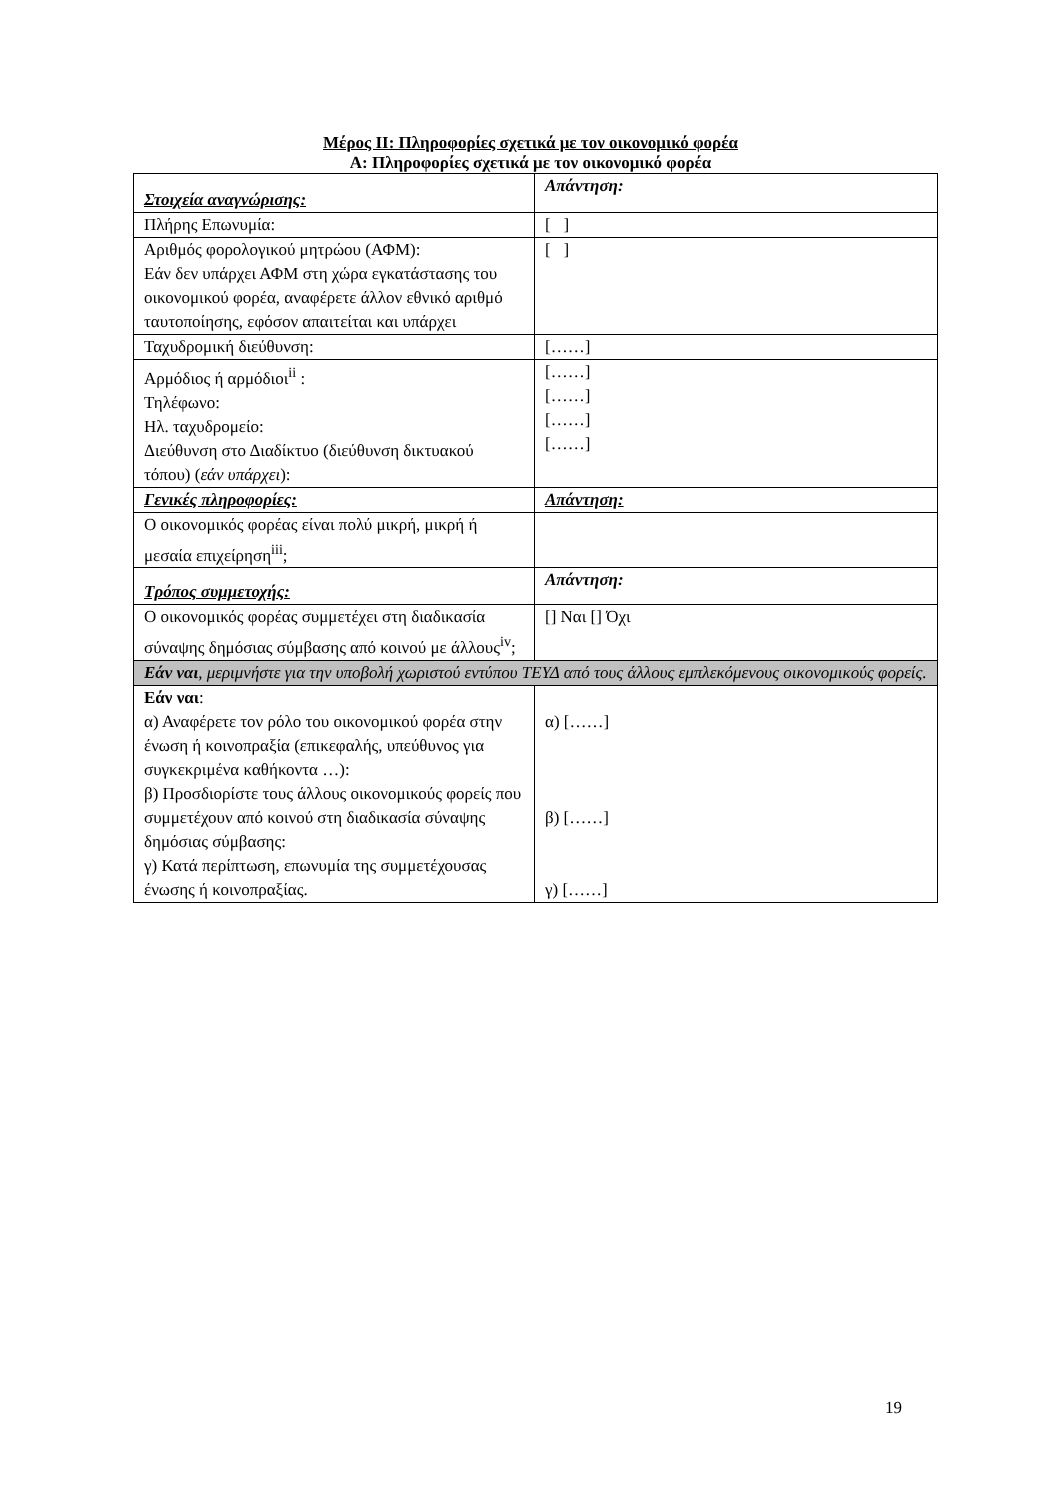Μέρος ΙΙ: Πληροφορίες σχετικά με τον οικονομικό φορέα
Α: Πληροφορίες σχετικά με τον οικονομικό φορέα
| Στοιχεία αναγνώρισης: | Απάντηση: |
| --- | --- |
| Πλήρης Επωνυμία: | [ ] |
| Αριθμός φορολογικού μητρώου (ΑΦΜ): Εάν δεν υπάρχει ΑΦΜ στη χώρα εγκατάστασης του οικονομικού φορέα, αναφέρετε άλλον εθνικό αριθμό ταυτοποίησης, εφόσον απαιτείται και υπάρχει | [ ] |
| Ταχυδρομική διεύθυνση: | [……] |
| Αρμόδιος ή αρμόδιοι<sup>ii</sup> : Τηλέφωνο: Ηλ. ταχυδρομείο: Διεύθυνση στο Διαδίκτυο (διεύθυνση δικτυακού τόπου) ( εάν υπάρχει ): | [……] [……] [……] [……] |
| Γενικές πληροφορίες: | Απάντηση: |
| Ο οικονομικός φορέας είναι πολύ μικρή, μικρή ή μεσαία επιχείρηση<sup>iii</sup>; | |
| Τρόπος συμμετοχής: | Απάντηση: |
| Ο οικονομικός φορέας συμμετέχει στη διαδικασία σύναψης δημόσιας σύμβασης από κοινού με άλλους<sup>iv</sup>; | [] Ναι [] Όχι |
| Εάν ναι , μεριμνήστε για την υποβολή χωριστού εντύπου ΤΕΥΔ από τους άλλους εμπλεκόμενους οικονομικούς φορείς. | |
| Εάν ναι : α) Αναφέρετε τον ρόλο του οικονομικού φορέα στην ένωση ή κοινοπραξία (επικεφαλής, υπεύθυνος για συγκεκριμένα καθήκοντα …): β) Προσδιορίστε τους άλλους οικονομικούς φορείς που συμμετέχουν από κοινού στη διαδικασία σύναψης δημόσιας σύμβασης: γ) Κατά περίπτωση, επωνυμία της συμμετέχουσας ένωσης ή κοινοπραξίας. | α) [……] β) [……] γ) [……] |
19